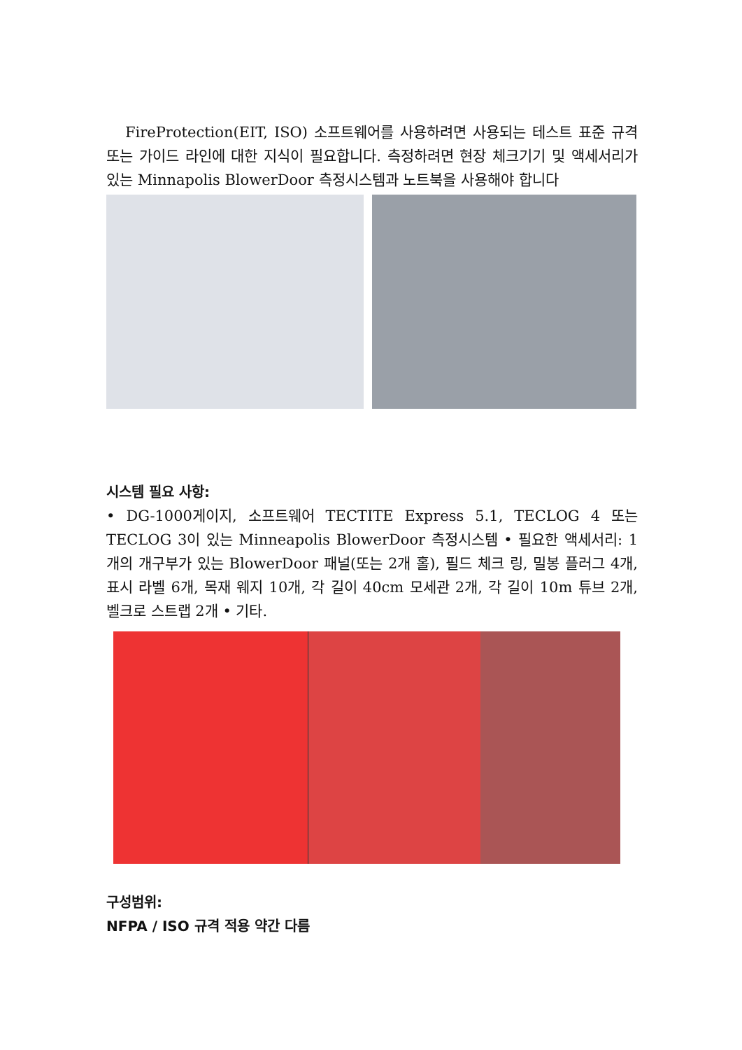FireProtection(EIT, ISO) 소프트웨어를 사용하려면 사용되는 테스트 표준 규격 또는 가이드 라인에 대한 지식이 필요합니다. 측정하려면 현장 체크기기 및 액세서리가 있는 Minnapolis BlowerDoor 측정시스템과 노트북을 사용해야 합니다
시스템 필요 사항:
• DG-1000게이지, 소프트웨어 TECTITE Express 5.1, TECLOG 4 또는 TECLOG 3이 있는 Minneapolis BlowerDoor 측정시스템 • 필요한 액세서리: 1개의 개구부가 있는 BlowerDoor 패널(또는 2개 홀), 필드 체크 링, 밀봉 플러그 4개, 표시 라벨 6개, 목재 웨지 10개, 각 길이 40cm 모세관 2개, 각 길이 10m 튜브 2개, 벨크로 스트랩 2개 • 기타.
구성범위:
NFPA / ISO 규격 적용 약간 다름